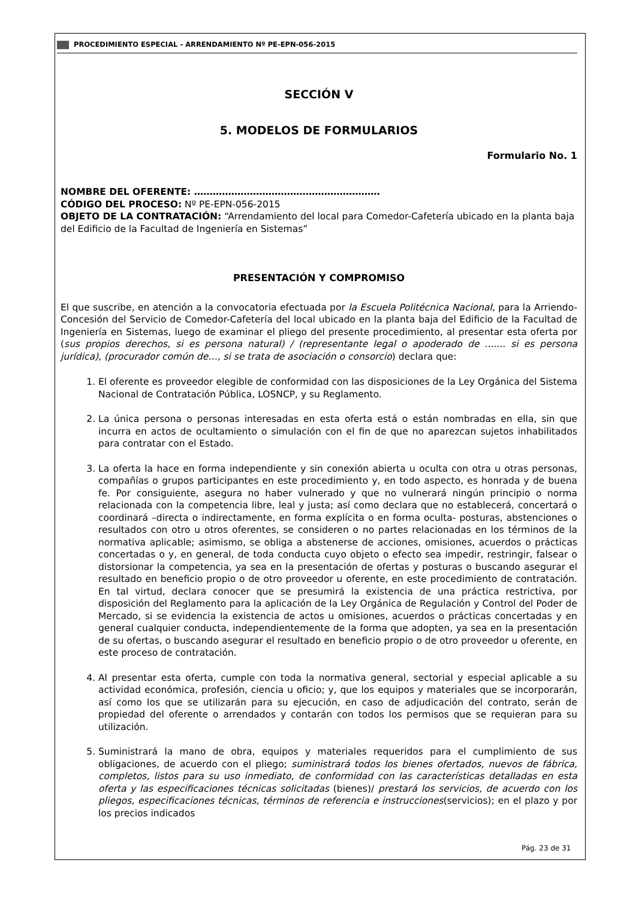PROCEDIMIENTO ESPECIAL - ARRENDAMIENTO Nº PE-EPN-056-2015
SECCIÓN V
5. MODELOS DE FORMULARIOS
Formulario No. 1
NOMBRE DEL OFERENTE: ……………………………………………………
CÓDIGO DEL PROCESO: Nº PE-EPN-056-2015
OBJETO DE LA CONTRATACIÓN: “Arrendamiento del local para Comedor-Cafetería ubicado en la planta baja del Edificio de la Facultad de Ingeniería en Sistemas”
PRESENTACIÓN Y COMPROMISO
El que suscribe, en atención a la convocatoria efectuada por la Escuela Politécnica Nacional, para la Arriendo-Concesión del Servicio de Comedor-Cafetería del local ubicado en la planta baja del Edificio de la Facultad de Ingeniería en Sistemas, luego de examinar el pliego del presente procedimiento, al presentar esta oferta por (sus propios derechos, si es persona natural) / (representante legal o apoderado de ....... si es persona jurídica), (procurador común de…, si se trata de asociación o consorcio) declara que:
1. El oferente es proveedor elegible de conformidad con las disposiciones de la Ley Orgánica del Sistema Nacional de Contratación Pública, LOSNCP, y su Reglamento.
2. La única persona o personas interesadas en esta oferta está o están nombradas en ella, sin que incurra en actos de ocultamiento o simulación con el fin de que no aparezcan sujetos inhabilitados para contratar con el Estado.
3. La oferta la hace en forma independiente y sin conexión abierta u oculta con otra u otras personas, compañías o grupos participantes en este procedimiento y, en todo aspecto, es honrada y de buena fe. Por consiguiente, asegura no haber vulnerado y que no vulnerará ningún principio o norma relacionada con la competencia libre, leal y justa; así como declara que no establecerá, concertará o coordinará –directa o indirectamente, en forma explícita o en forma oculta- posturas, abstenciones o resultados con otro u otros oferentes, se consideren o no partes relacionadas en los términos de la normativa aplicable; asimismo, se obliga a abstenerse de acciones, omisiones, acuerdos o prácticas concertadas o y, en general, de toda conducta cuyo objeto o efecto sea impedir, restringir, falsear o distorsionar la competencia, ya sea en la presentación de ofertas y posturas o buscando asegurar el resultado en beneficio propio o de otro proveedor u oferente, en este procedimiento de contratación. En tal virtud, declara conocer que se presumirá la existencia de una práctica restrictiva, por disposición del Reglamento para la aplicación de la Ley Orgánica de Regulación y Control del Poder de Mercado, si se evidencia la existencia de actos u omisiones, acuerdos o prácticas concertadas y en general cualquier conducta, independientemente de la forma que adopten, ya sea en la presentación de su ofertas, o buscando asegurar el resultado en beneficio propio o de otro proveedor u oferente, en este proceso de contratación.
4. Al presentar esta oferta, cumple con toda la normativa general, sectorial y especial aplicable a su actividad económica, profesión, ciencia u oficio; y, que los equipos y materiales que se incorporarán, así como los que se utilizarán para su ejecución, en caso de adjudicación del contrato, serán de propiedad del oferente o arrendados y contarán con todos los permisos que se requieran para su utilización.
5. Suministrará la mano de obra, equipos y materiales requeridos para el cumplimiento de sus obligaciones, de acuerdo con el pliego; suministrará todos los bienes ofertados, nuevos de fábrica, completos, listos para su uso inmediato, de conformidad con las características detalladas en esta oferta y las especificaciones técnicas solicitadas (bienes)/ prestará los servicios, de acuerdo con los pliegos, especificaciones técnicas, términos de referencia e instrucciones(servicios); en el plazo y por los precios indicados
Pág. 23 de 31